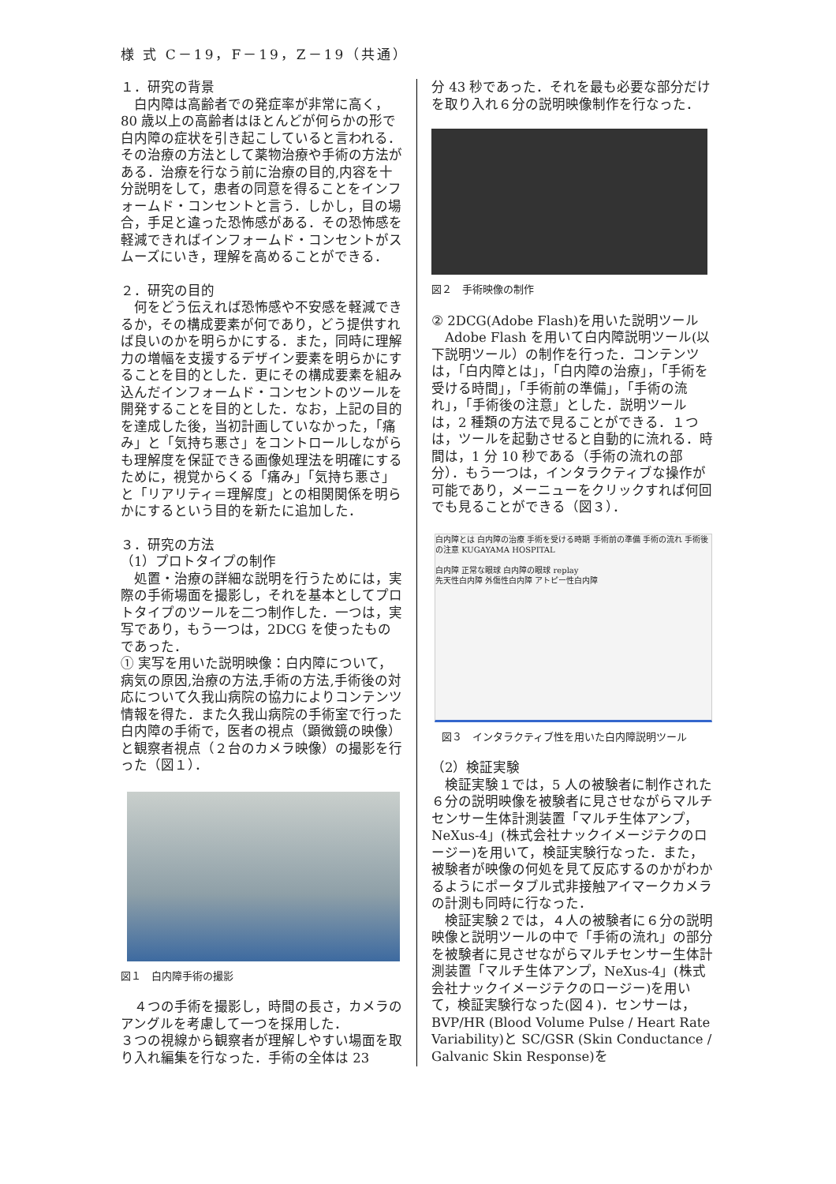様 式 C－19，F－19，Z－19（共通）
１．研究の背景
　白内障は高齢者での発症率が非常に高く，80 歳以上の高齢者はほとんどが何らかの形で白内障の症状を引き起こしていると言われる．その治療の方法として薬物治療や手術の方法がある．治療を行なう前に治療の目的,内容を十分説明をして，患者の同意を得ることをインフォームド・コンセントと言う．しかし，目の場合，手足と違った恐怖感がある．その恐怖感を軽減できればインフォームド・コンセントがスムーズにいき，理解を高めることができる．
２．研究の目的
　何をどう伝えれば恐怖感や不安感を軽減できるか，その構成要素が何であり，どう提供すれば良いのかを明らかにする．また，同時に理解力の増幅を支援するデザイン要素を明らかにすることを目的とした．更にその構成要素を組み込んだインフォームド・コンセントのツールを開発することを目的とした．なお，上記の目的を達成した後，当初計画していなかった，「痛み」と「気持ち悪さ」をコントロールしながらも理解度を保証できる画像処理法を明確にするために，視覚からくる「痛み」「気持ち悪さ」と「リアリティ＝理解度」との相関関係を明らかにするという目的を新たに追加した．
３．研究の方法
（1）プロトタイプの制作
　処置・治療の詳細な説明を行うためには，実際の手術場面を撮影し，それを基本としてプロトタイプのツールを二つ制作した．一つは，実写であり，もう一つは，2DCG を使ったものであった．
① 実写を用いた説明映像：白内障について，病気の原因,治療の方法,手術の方法,手術後の対応について久我山病院の協力によりコンテンツ情報を得た．また久我山病院の手術室で行った白内障の手術で，医者の視点（顕微鏡の映像）と観察者視点（２台のカメラ映像）の撮影を行った（図１）．
図１　白内障手術の撮影
　４つの手術を撮影し，時間の長さ，カメラのアングルを考慮して一つを採用した．
３つの視線から観察者が理解しやすい場面を取り入れ編集を行なった．手術の全体は 23
分 43 秒であった．それを最も必要な部分だけを取り入れ６分の説明映像制作を行なった．
図２　手術映像の制作
② 2DCG(Adobe Flash)を用いた説明ツール
　Adobe Flash を用いて白内障説明ツール(以下説明ツール）の制作を行った．コンテンツは，「白内障とは」，「白内障の治療」，「手術を受ける時間」，「手術前の準備」，「手術の流れ」，「手術後の注意」とした．説明ツールは，2 種類の方法で見ることができる．１つは，ツールを起動させると自動的に流れる．時間は，1 分 10 秒である（手術の流れの部分）．もう一つは，インタラクティブな操作が可能であり，メーニューをクリックすれば何回でも見ることができる（図３）．
白内障とは 白内障の治療 手術を受ける時期 手術前の準備 手術の流れ 手術後の注意 KUGAYAMA HOSPITAL
白内障 正常な眼球 白内障の眼球 replay
先天性白内障 外傷性白内障 アトピー性白内障
　図３　インタラクティブ性を用いた白内障説明ツール
（2）検証実験
　検証実験１では，5 人の被験者に制作された６分の説明映像を被験者に見させながらマルチセンサー生体計測装置「マルチ生体アンプ，NeXus-4」(株式会社ナックイメージテクのロージー)を用いて，検証実験行なった．また，被験者が映像の何処を見て反応するのかがわかるようにポータブル式非接触アイマークカメラの計測も同時に行なった．
　検証実験２では，４人の被験者に６分の説明映像と説明ツールの中で「手術の流れ」の部分を被験者に見させながらマルチセンサー生体計測装置「マルチ生体アンプ，NeXus-4」(株式会社ナックイメージテクのロージー)を用いて，検証実験行なった(図４)．センサーは，BVP/HR (Blood Volume Pulse / Heart Rate Variability)と SC/GSR (Skin Conductance / Galvanic Skin Response)を